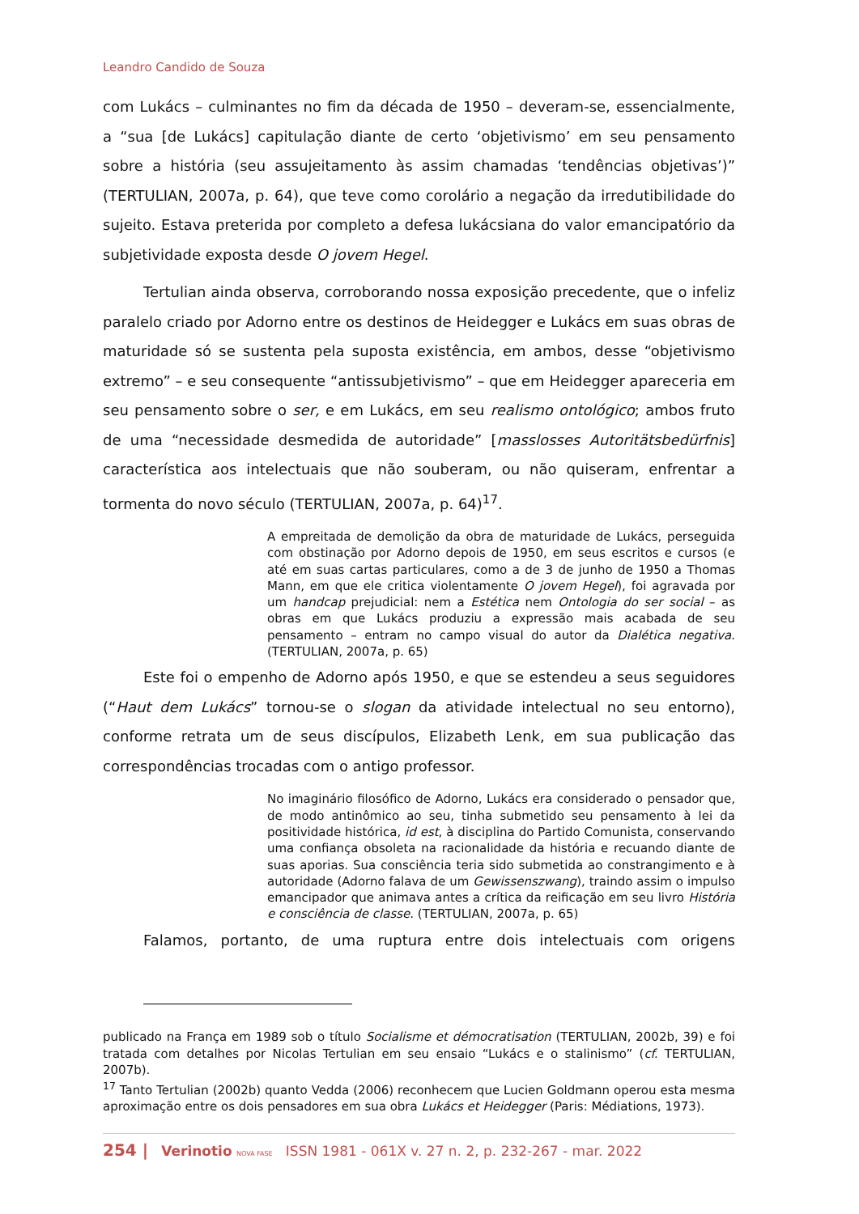Leandro Candido de Souza
com Lukács – culminantes no fim da década de 1950 – deveram-se, essencialmente, a “sua [de Lukács] capitulação diante de certo ‘objetivismo’ em seu pensamento sobre a história (seu assujeitamento às assim chamadas ‘tendências objetivas’)” (TERTULIAN, 2007a, p. 64), que teve como corolário a negação da irredutibilidade do sujeito. Estava preterida por completo a defesa lukácsiana do valor emancipatório da subjetividade exposta desde O jovem Hegel.
Tertulian ainda observa, corroborando nossa exposição precedente, que o infeliz paralelo criado por Adorno entre os destinos de Heidegger e Lukács em suas obras de maturidade só se sustenta pela suposta existência, em ambos, desse “objetivismo extremo” – e seu consequente “antissubjetivismo” – que em Heidegger apareceria em seu pensamento sobre o ser, e em Lukács, em seu realismo ontológico; ambos fruto de uma “necessidade desmedida de autoridade” [masslosses Autoritätsbedürfnis] característica aos intelectuais que não souberam, ou não quiseram, enfrentar a tormenta do novo século (TERTULIAN, 2007a, p. 64)<sup>17</sup>.
A empreitada de demolição da obra de maturidade de Lukács, perseguida com obstinação por Adorno depois de 1950, em seus escritos e cursos (e até em suas cartas particulares, como a de 3 de junho de 1950 a Thomas Mann, em que ele critica violentamente O jovem Hegel), foi agravada por um handcap prejudicial: nem a Estética nem Ontologia do ser social – as obras em que Lukács produziu a expressão mais acabada de seu pensamento – entram no campo visual do autor da Dialética negativa. (TERTULIAN, 2007a, p. 65)
Este foi o empenho de Adorno após 1950, e que se estendeu a seus seguidores (“Haut dem Lukács” tornou-se o slogan da atividade intelectual no seu entorno), conforme retrata um de seus discípulos, Elizabeth Lenk, em sua publicação das correspondências trocadas com o antigo professor.
No imaginário filosófico de Adorno, Lukács era considerado o pensador que, de modo antinômico ao seu, tinha submetido seu pensamento à lei da positividade histórica, id est, à disciplina do Partido Comunista, conservando uma confiança obsoleta na racionalidade da história e recuando diante de suas aporias. Sua consciência teria sido submetida ao constrangimento e à autoridade (Adorno falava de um Gewissenszwang), traindo assim o impulso emancipador que animava antes a crítica da reificação em seu livro História e consciência de classe. (TERTULIAN, 2007a, p. 65)
Falamos, portanto, de uma ruptura entre dois intelectuais com origens
publicado na França em 1989 sob o título Socialisme et démocratisation (TERTULIAN, 2002b, 39) e foi tratada com detalhes por Nicolas Tertulian em seu ensaio “Lukács e o stalinismo” (cf. TERTULIAN, 2007b).
<sup>17</sup> Tanto Tertulian (2002b) quanto Vedda (2006) reconhecem que Lucien Goldmann operou esta mesma aproximação entre os dois pensadores em sua obra Lukács et Heidegger (Paris: Médiations, 1973).
254 | Verinotio NOVA FASE ISSN 1981 - 061X v. 27 n. 2, p. 232-267 - mar. 2022